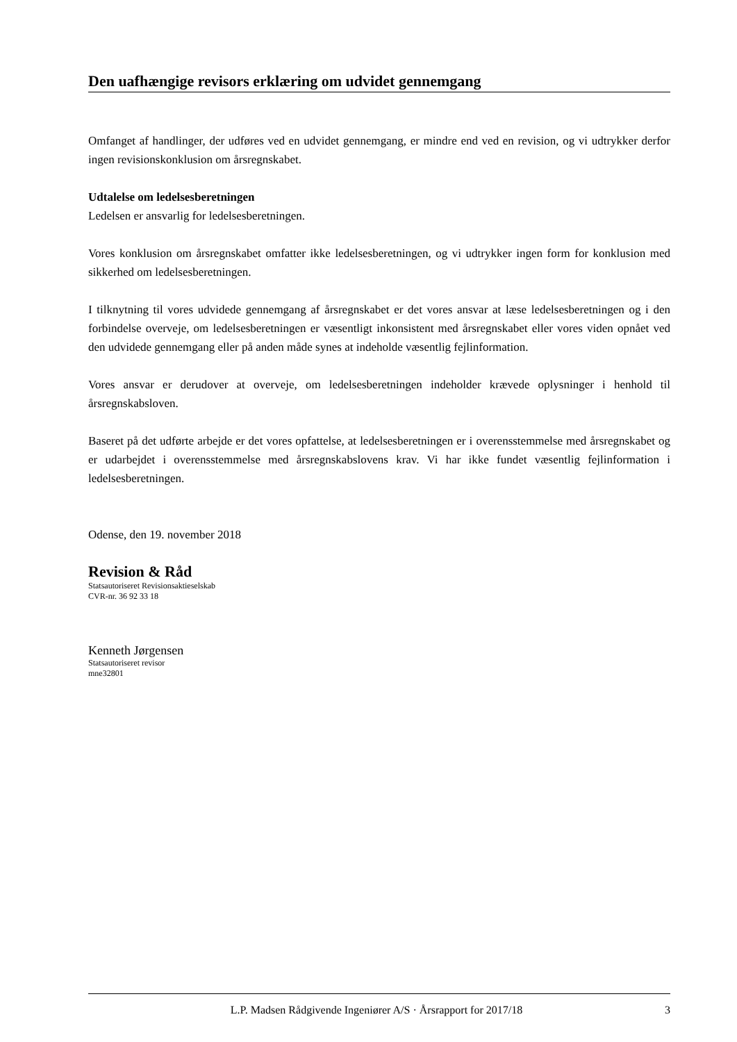Den uafhængige revisors erklæring om udvidet gennemgang
Omfanget af handlinger, der udføres ved en udvidet gennemgang, er mindre end ved en revision, og vi udtrykker derfor ingen revisionskonklusion om årsregnskabet.
Udtalelse om ledelsesberetningen
Ledelsen er ansvarlig for ledelsesberetningen.
Vores konklusion om årsregnskabet omfatter ikke ledelsesberetningen, og vi udtrykker ingen form for konklusion med sikkerhed om ledelsesberetningen.
I tilknytning til vores udvidede gennemgang af årsregnskabet er det vores ansvar at læse ledelsesberetningen og i den forbindelse overveje, om ledelsesberetningen er væsentligt inkonsistent med årsregnskabet eller vores viden opnået ved den udvidede gennemgang eller på anden måde synes at indeholde væsentlig fejlinformation.
Vores ansvar er derudover at overveje, om ledelsesberetningen indeholder krævede oplysninger i henhold til årsregnskabsloven.
Baseret på det udførte arbejde er det vores opfattelse, at ledelsesberetningen er i overensstemmelse med årsregnskabet og er udarbejdet i overensstemmelse med årsregnskabslovens krav. Vi har ikke fundet væsentlig fejlinformation i ledelsesberetningen.
Odense, den 19. november 2018
Revision & Råd
Statsautoriseret Revisionsaktieselskab
CVR-nr. 36 92 33 18
Kenneth Jørgensen
Statsautoriseret revisor
mne32801
L.P. Madsen Rådgivende Ingeniører A/S · Årsrapport for 2017/18 3